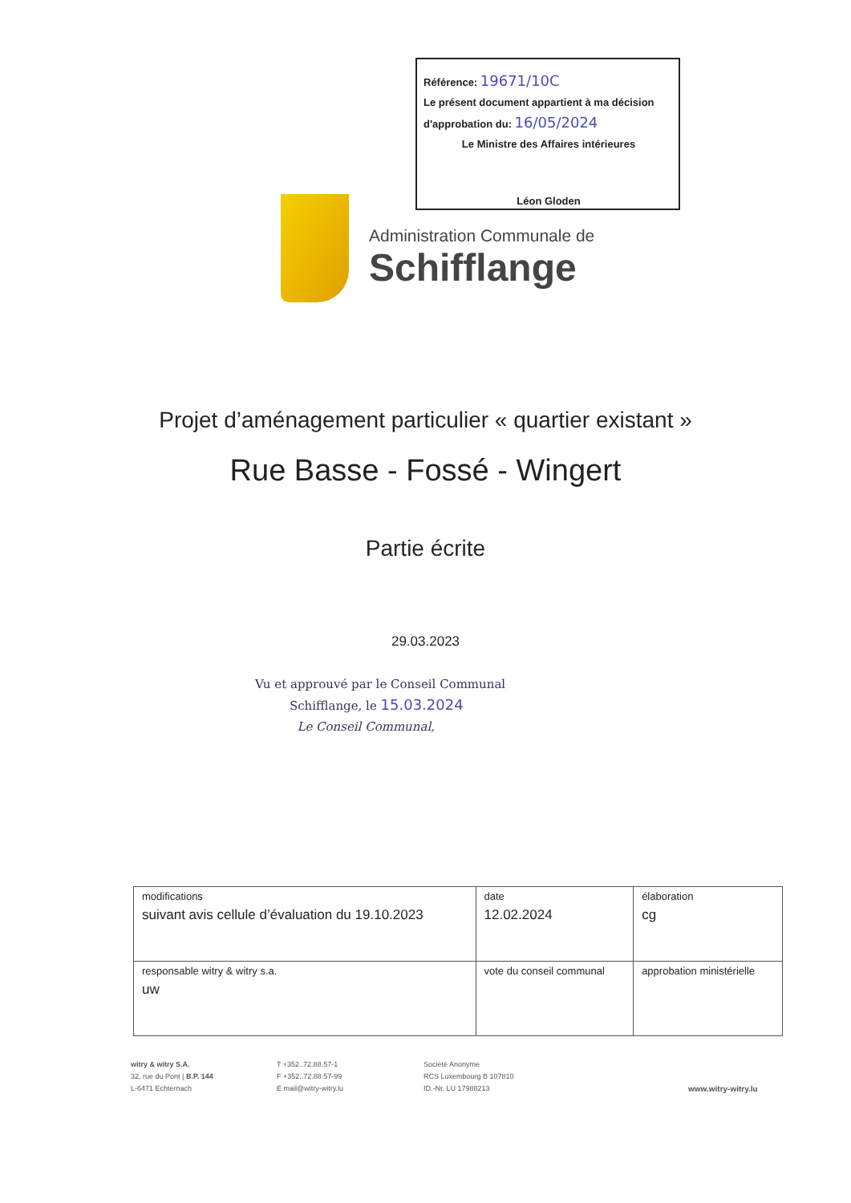Référence: 19671/10C
Le présent document appartient à ma décision
d'approbation du: 16/05/2024
Le Ministre des Affaires intérieures
Léon Gloden
Administration Communale de
Schifflange
Projet d’aménagement particulier « quartier existant »
Rue Basse - Fossé - Wingert
Partie écrite
29.03.2023
Vu et approuvé par le Conseil Communal
Schifflange, le 15.03.2024
Le Conseil Communal,
| modifications suivant avis cellule d’évaluation du 19.10.2023 | date 12.02.2024 | élaboration cg |
| responsable witry & witry s.a. uw | vote du conseil communal | approbation ministérielle |
witry & witry S.A.
32, rue du Pont | B.P. 144
L-6471 Echternach
T +352..72.88.57-1
F +352..72.88.57-99
E mail@witry-witry.lu
Société Anonyme
RCS Luxembourg B 107810
ID.-Nr. LU 17988213
www.witry-witry.lu